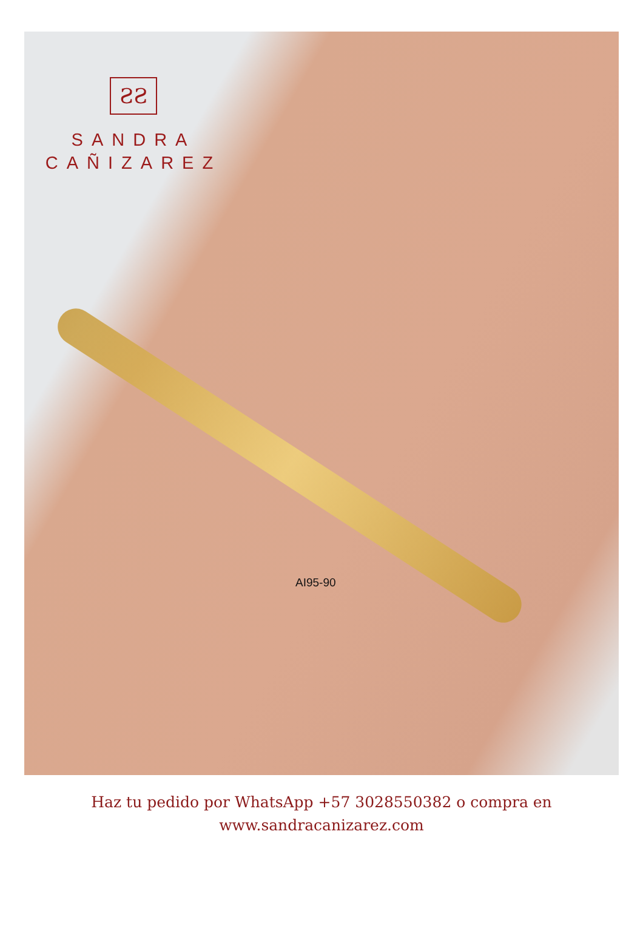ƧƧ
SANDRA
CAÑIZAREZ
AI95-90
Haz tu pedido por WhatsApp +57 3028550382 o compra en
www.sandracanizarez.com